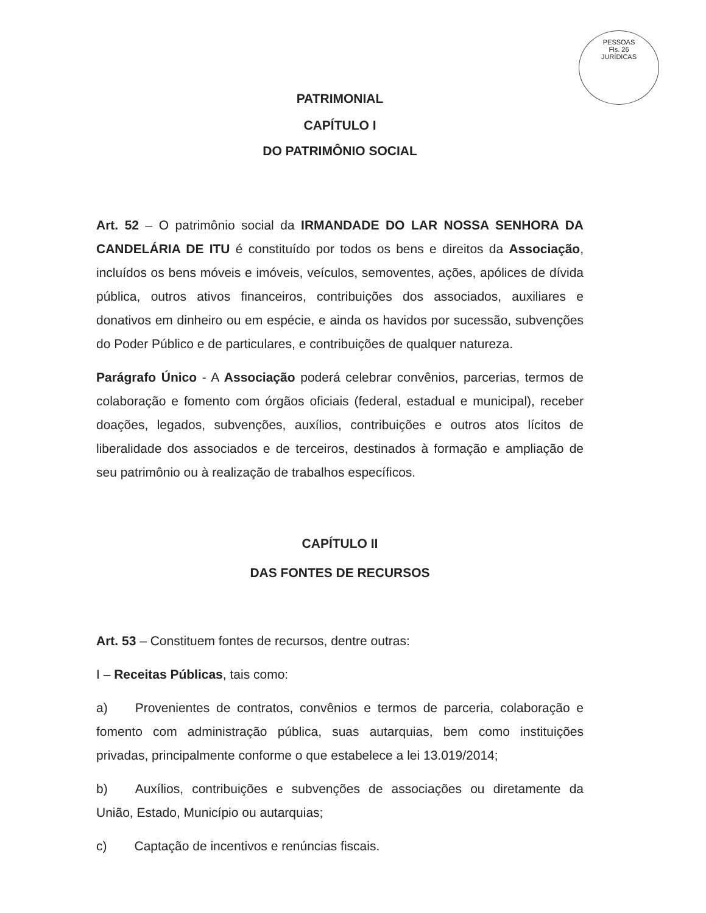PESSOAS
Fls. 26
JURÍDICAS
PATRIMONIAL
CAPÍTULO I
DO PATRIMÔNIO SOCIAL
Art. 52 – O patrimônio social da IRMANDADE DO LAR NOSSA SENHORA DA CANDELÁRIA DE ITU é constituído por todos os bens e direitos da Associação, incluídos os bens móveis e imóveis, veículos, semoventes, ações, apólices de dívida pública, outros ativos financeiros, contribuições dos associados, auxiliares e donativos em dinheiro ou em espécie, e ainda os havidos por sucessão, subvenções do Poder Público e de particulares, e contribuições de qualquer natureza.
Parágrafo Único - A Associação poderá celebrar convênios, parcerias, termos de colaboração e fomento com órgãos oficiais (federal, estadual e municipal), receber doações, legados, subvenções, auxílios, contribuições e outros atos lícitos de liberalidade dos associados e de terceiros, destinados à formação e ampliação de seu patrimônio ou à realização de trabalhos específicos.
CAPÍTULO II
DAS FONTES DE RECURSOS
Art. 53 – Constituem fontes de recursos, dentre outras:
I – Receitas Públicas, tais como:
a) Provenientes de contratos, convênios e termos de parceria, colaboração e fomento com administração pública, suas autarquias, bem como instituições privadas, principalmente conforme o que estabelece a lei 13.019/2014;
b) Auxílios, contribuições e subvenções de associações ou diretamente da União, Estado, Município ou autarquias;
c) Captação de incentivos e renúncias fiscais.